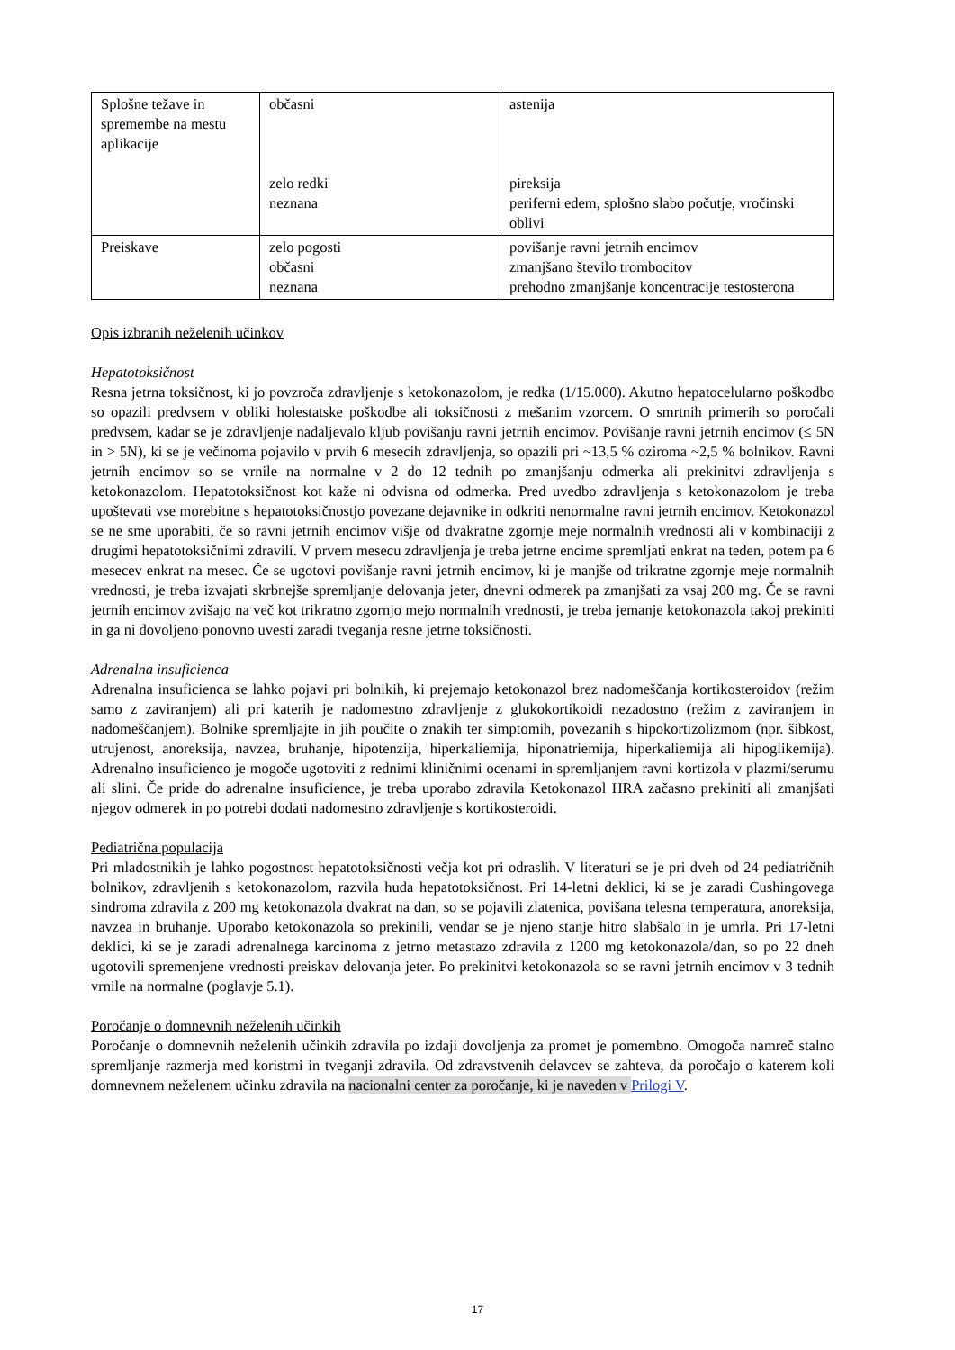| Splošne težave in spremembe na mestu aplikacije | občasni zelo redki neznana | astenija pireksija periferni edem, splošno slabo počutje, vročinski oblivi |
| Preiskave | zelo pogosti občasni neznana | povišanje ravni jetrnih encimov zmanjšano število trombocitov prehodno zmanjšanje koncentracije testosterona |
Opis izbranih neželenih učinkov
Hepatotoksičnost
Resna jetrna toksičnost, ki jo povzroča zdravljenje s ketokonazolom, je redka (1/15.000). Akutno hepatocelularno poškodbo so opazili predvsem v obliki holestatske poškodbe ali toksičnosti z mešanim vzorcem. O smrtnih primerih so poročali predvsem, kadar se je zdravljenje nadaljevalo kljub povišanju ravni jetrnih encimov. Povišanje ravni jetrnih encimov (≤ 5N in > 5N), ki se je večinoma pojavilo v prvih 6 mesecih zdravljenja, so opazili pri ~13,5 % oziroma ~2,5 % bolnikov. Ravni jetrnih encimov so se vrnile na normalne v 2 do 12 tednih po zmanjšanju odmerka ali prekinitvi zdravljenja s ketokonazolom. Hepatotoksičnost kot kaže ni odvisna od odmerka. Pred uvedbo zdravljenja s ketokonazolom je treba upoštevati vse morebitne s hepatotoksičnostjo povezane dejavnike in odkriti nenormalne ravni jetrnih encimov. Ketokonazol se ne sme uporabiti, če so ravni jetrnih encimov višje od dvakratne zgornje meje normalnih vrednosti ali v kombinaciji z drugimi hepatotoksičnimi zdravili. V prvem mesecu zdravljenja je treba jetrne encime spremljati enkrat na teden, potem pa 6 mesecev enkrat na mesec. Če se ugotovi povišanje ravni jetrnih encimov, ki je manjše od trikratne zgornje meje normalnih vrednosti, je treba izvajati skrbnejše spremljanje delovanja jeter, dnevni odmerek pa zmanjšati za vsaj 200 mg. Če se ravni jetrnih encimov zvišajo na več kot trikratno zgornjo mejo normalnih vrednosti, je treba jemanje ketokonazola takoj prekiniti in ga ni dovoljeno ponovno uvesti zaradi tveganja resne jetrne toksičnosti.
Adrenalna insuficienca
Adrenalna insuficienca se lahko pojavi pri bolnikih, ki prejemajo ketokonazol brez nadomeščanja kortikosteroidov (režim samo z zaviranjem) ali pri katerih je nadomestno zdravljenje z glukokortikoidi nezadostno (režim z zaviranjem in nadomeščanjem). Bolnike spremljajte in jih poučite o znakih ter simptomih, povezanih s hipokortizolizmom (npr. šibkost, utrujenost, anoreksija, navzea, bruhanje, hipotenzija, hiperkaliemija, hiponatriemija, hiperkaliemija ali hipoglikemija). Adrenalno insuficienco je mogoče ugotoviti z rednimi kliničnimi ocenami in spremljanjem ravni kortizola v plazmi/serumu ali slini. Če pride do adrenalne insuficience, je treba uporabo zdravila Ketokonazol HRA začasno prekiniti ali zmanjšati njegov odmerek in po potrebi dodati nadomestno zdravljenje s kortikosteroidi.
Pediatrična populacija
Pri mladostnikih je lahko pogostnost hepatotoksičnosti večja kot pri odraslih. V literaturi se je pri dveh od 24 pediatričnih bolnikov, zdravljenih s ketokonazolom, razvila huda hepatotoksičnost. Pri 14-letni deklici, ki se je zaradi Cushingovega sindroma zdravila z 200 mg ketokonazola dvakrat na dan, so se pojavili zlatenica, povišana telesna temperatura, anoreksija, navzea in bruhanje. Uporabo ketokonazola so prekinili, vendar se je njeno stanje hitro slabšalo in je umrla. Pri 17-letni deklici, ki se je zaradi adrenalnega karcinoma z jetrno metastazo zdravila z 1200 mg ketokonazola/dan, so po 22 dneh ugotovili spremenjene vrednosti preiskav delovanja jeter. Po prekinitvi ketokonazola so se ravni jetrnih encimov v 3 tednih vrnile na normalne (poglavje 5.1).
Poročanje o domnevnih neželenih učinkih
Poročanje o domnevnih neželenih učinkih zdravila po izdaji dovoljenja za promet je pomembno. Omogoča namreč stalno spremljanje razmerja med koristmi in tveganji zdravila. Od zdravstvenih delavcev se zahteva, da poročajo o katerem koli domnevnem neželenem učinku zdravila na nacionalni center za poročanje, ki je naveden v Prilogi V.
17